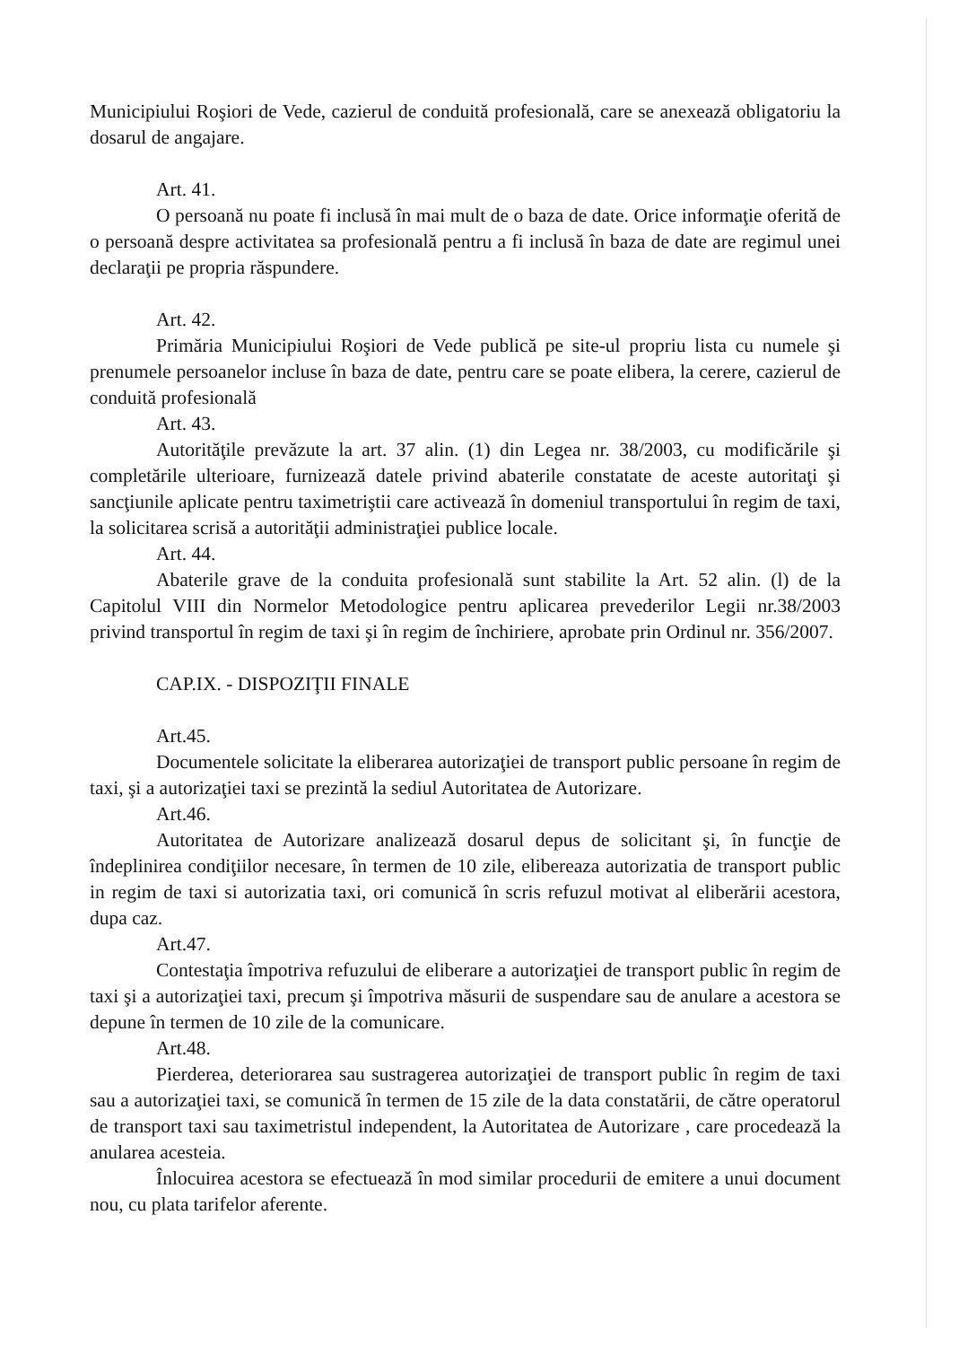Municipiului Roşiori de Vede, cazierul de conduită profesională, care se anexează obligatoriu la dosarul de angajare.
Art. 41.
O persoană nu poate fi inclusă în mai mult de o baza de date. Orice informaţie oferită de o persoană despre activitatea sa profesională pentru a fi inclusă în baza de date are regimul unei declaraţii pe propria răspundere.
Art. 42.
Primăria Municipiului Roşiori de Vede publică pe site-ul propriu lista cu numele şi prenumele persoanelor incluse în baza de date, pentru care se poate elibera, la cerere, cazierul de conduită profesională
Art. 43.
Autorităţile prevăzute la art. 37 alin. (1) din Legea nr. 38/2003, cu modificările şi completările ulterioare, furnizează datele privind abaterile constatate de aceste autoritaţi şi sancţiunile aplicate pentru taximetriştii care activează în domeniul transportului în regim de taxi, la solicitarea scrisă a autorităţii administraţiei publice locale.
Art. 44.
Abaterile grave de la conduita profesională sunt stabilite la Art. 52 alin. (l) de la Capitolul VIII din Normelor Metodologice pentru aplicarea prevederilor Legii nr.38/2003 privind transportul în regim de taxi şi în regim de închiriere, aprobate prin Ordinul nr. 356/2007.
CAP.IX. - DISPOZIŢII FINALE
Art.45.
Documentele solicitate la eliberarea autorizaţiei de transport public persoane în regim de taxi, şi a autorizaţiei taxi se prezintă la sediul Autoritatea de Autorizare.
Art.46.
Autoritatea de Autorizare analizează dosarul depus de solicitant şi, în funcţie de îndeplinirea condiţiilor necesare, în termen de 10 zile, elibereaza autorizatia de transport public in regim de taxi si autorizatia taxi, ori comunică în scris refuzul motivat al eliberării acestora, dupa caz.
Art.47.
Contestaţia împotriva refuzului de eliberare a autorizaţiei de transport public în regim de taxi şi a autorizaţiei taxi, precum şi împotriva măsurii de suspendare sau de anulare a acestora se depune în termen de 10 zile de la comunicare.
Art.48.
Pierderea, deteriorarea sau sustragerea autorizaţiei de transport public în regim de taxi sau a autorizaţiei taxi, se comunică în termen de 15 zile de la data constatării, de către operatorul de transport taxi sau taximetristul independent, la Autoritatea de Autorizare , care procedează la anularea acesteia.
Înlocuirea acestora se efectuează în mod similar procedurii de emitere a unui document nou, cu plata tarifelor aferente.